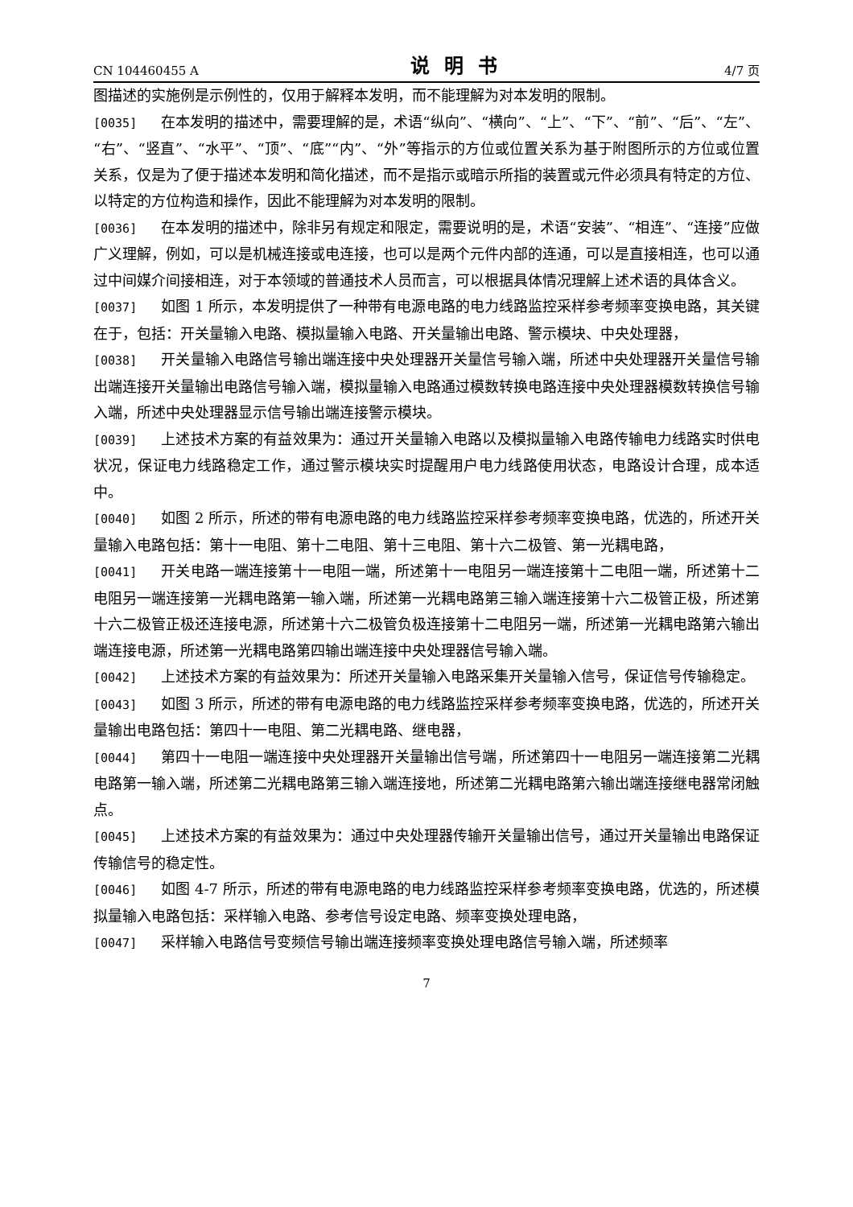CN 104460455 A 说明书 4/7 页
图描述的实施例是示例性的，仅用于解释本发明，而不能理解为对本发明的限制。
[0035] 在本发明的描述中，需要理解的是，术语“纵向”、“横向”、“上”、“下”、“前”、“后”、“左”、“右”、“竖直”、“水平”、“顶”、“底”“内”、“外”等指示的方位或位置关系为基于附图所示的方位或位置关系，仅是为了便于描述本发明和简化描述，而不是指示或暗示所指的装置或元件必须具有特定的方位、以特定的方位构造和操作，因此不能理解为对本发明的限制。
[0036] 在本发明的描述中，除非另有规定和限定，需要说明的是，术语“安装”、“相连”、“连接”应做广义理解，例如，可以是机械连接或电连接，也可以是两个元件内部的连通，可以是直接相连，也可以通过中间媒介间接相连，对于本领域的普通技术人员而言，可以根据具体情况理解上述术语的具体含义。
[0037] 如图 1 所示，本发明提供了一种带有电源电路的电力线路监控采样参考频率变换电路，其关键在于，包括：开关量输入电路、模拟量输入电路、开关量输出电路、警示模块、中央处理器，
[0038] 开关量输入电路信号输出端连接中央处理器开关量信号输入端，所述中央处理器开关量信号输出端连接开关量输出电路信号输入端，模拟量输入电路通过模数转换电路连接中央处理器模数转换信号输入端，所述中央处理器显示信号输出端连接警示模块。
[0039] 上述技术方案的有益效果为：通过开关量输入电路以及模拟量输入电路传输电力线路实时供电状况，保证电力线路稳定工作，通过警示模块实时提醒用户电力线路使用状态，电路设计合理，成本适中。
[0040] 如图 2 所示，所述的带有电源电路的电力线路监控采样参考频率变换电路，优选的，所述开关量输入电路包括：第十一电阻、第十二电阻、第十三电阻、第十六二极管、第一光耦电路，
[0041] 开关电路一端连接第十一电阻一端，所述第十一电阻另一端连接第十二电阻一端，所述第十二电阻另一端连接第一光耦电路第一输入端，所述第一光耦电路第三输入端连接第十六二极管正极，所述第十六二极管正极还连接电源，所述第十六二极管负极连接第十二电阻另一端，所述第一光耦电路第六输出端连接电源，所述第一光耦电路第四输出端连接中央处理器信号输入端。
[0042] 上述技术方案的有益效果为：所述开关量输入电路采集开关量输入信号，保证信号传输稳定。
[0043] 如图 3 所示，所述的带有电源电路的电力线路监控采样参考频率变换电路，优选的，所述开关量输出电路包括：第四十一电阻、第二光耦电路、继电器，
[0044] 第四十一电阻一端连接中央处理器开关量输出信号端，所述第四十一电阻另一端连接第二光耦电路第一输入端，所述第二光耦电路第三输入端连接地，所述第二光耦电路第六输出端连接继电器常闭触点。
[0045] 上述技术方案的有益效果为：通过中央处理器传输开关量输出信号，通过开关量输出电路保证传输信号的稳定性。
[0046] 如图 4-7 所示，所述的带有电源电路的电力线路监控采样参考频率变换电路，优选的，所述模拟量输入电路包括：采样输入电路、参考信号设定电路、频率变换处理电路，
[0047] 采样输入电路信号变频信号输出端连接频率变换处理电路信号输入端，所述频率
7